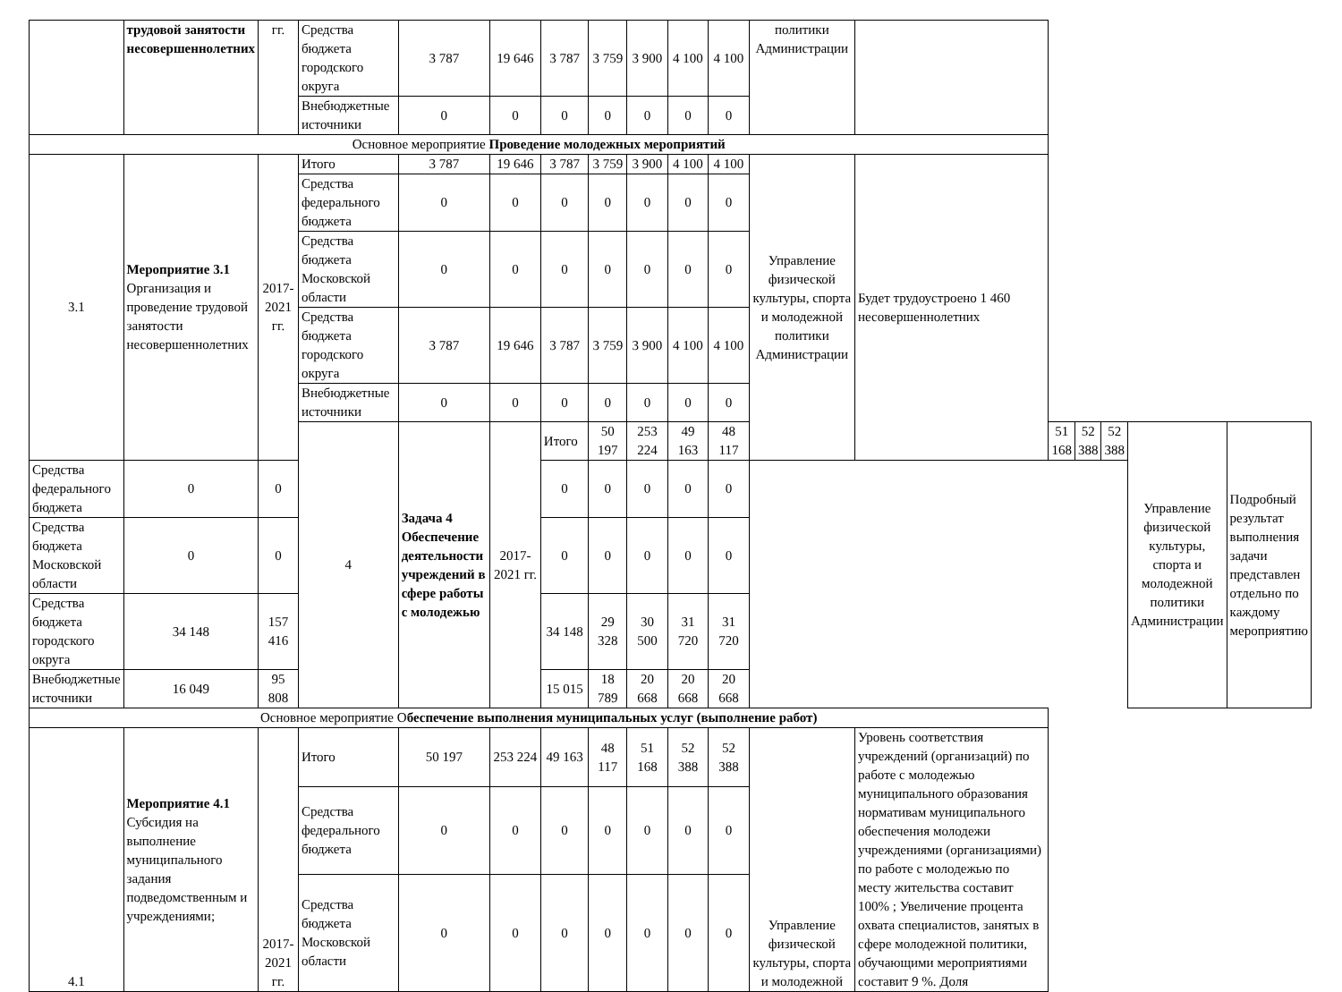| | трудовой занятости несовершеннолетних | гг. | Средства бюджета городского округа | 3 787 | 19 646 | 3 787 | 3 759 | 3 900 | 4 100 | 4 100 | политики Администрации | | | | | | |
| | | | Внебюджетные источники | 0 | 0 | 0 | 0 | 0 | 0 | 0 | | | | | | | |
| Основное мероприятие Проведение молодежных мероприятий | | | | | | | | | | | | | | | | | |
| 3.1 | Мероприятие 3.1 Организация и проведение трудовой занятости несовершеннолетних | 2017-2021 гг. | Итого | 3 787 | 19 646 | 3 787 | 3 759 | 3 900 | 4 100 | 4 100 | Управление физической культуры, спорта и молодежной политики Администрации | Будет трудоустроено 1 460 несовершеннолетних | | | | | |
| | | | Средства федерального бюджета | 0 | 0 | 0 | 0 | 0 | 0 | 0 | | | | | | | |
| | | | Средства бюджета Московской области | 0 | 0 | 0 | 0 | 0 | 0 | 0 | | | | | | | |
| | | | Средства бюджета городского округа | 3 787 | 19 646 | 3 787 | 3 759 | 3 900 | 4 100 | 4 100 | | | | | | | |
| | | | Внебюджетные источники | 0 | 0 | 0 | 0 | 0 | 0 | 0 | | | | | | | |
| | | | 4 | Задача 4 Обеспечение деятельности учреждений в сфере работы с молодежью | 2017-2021 гг. | Итого | 50 197 | 253 224 | 49 163 | 48 117 | | | 51 168 | 52 388 | 52 388 | Управление физической культуры, спорта и молодежной политики Администрации | Подробный результат выполнения задачи представлен отдельно по каждому мероприятию |
| Средства федерального бюджета | 0 | 0 | | | | 0 | 0 | 0 | 0 | 0 | | | | | | | |
| Средства бюджета Московской области | 0 | 0 | | | | 0 | 0 | 0 | 0 | 0 | | | | | | | |
| Средства бюджета городского округа | 34 148 | 157 416 | | | | 34 148 | 29 328 | 30 500 | 31 720 | 31 720 | | | | | | | |
| Внебюджетные источники | 16 049 | 95 808 | | | | 15 015 | 18 789 | 20 668 | 20 668 | 20 668 | | | | | | | |
| Основное мероприятие О беспечение выполнения муниципальных услуг (выполнение работ) | | | | | | | | | | | | | | | | | |
| 4.1 | Мероприятие 4.1 Субсидия на выполнение муниципального задания подведомственным и учреждениями; | 2017-2021 гг. | Итого | 50 197 | 253 224 | 49 163 | 48 117 | 51 168 | 52 388 | 52 388 | Управление физической культуры, спорта и молодежной | Уровень соответствия учреждений (организаций) по работе с молодежью муниципального образования нормативам муниципального обеспечения молодежи учреждениями (организациями) по работе с молодежью по месту жительства составит 100% ; Увеличение процента охвата специалистов, занятых в сфере молодежной политики, обучающими мероприятиями составит 9 %. Доля | | | | | |
| | | | Средства федерального бюджета | 0 | 0 | 0 | 0 | 0 | 0 | 0 | | | | | | | |
| | | | Средства бюджета Московской области | 0 | 0 | 0 | 0 | 0 | 0 | 0 | | | | | | | |